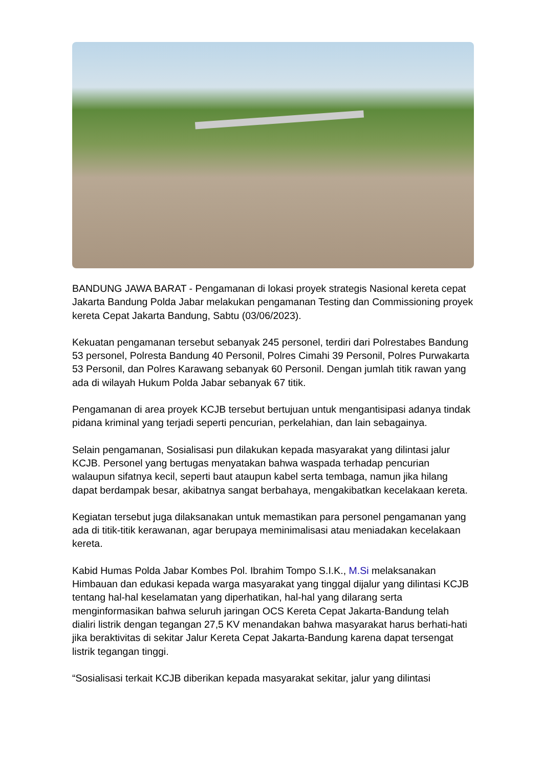BANDUNG JAWA BARAT - Pengamanan di lokasi proyek strategis Nasional kereta cepat Jakarta Bandung Polda Jabar melakukan pengamanan Testing dan Commissioning proyek kereta Cepat Jakarta Bandung, Sabtu (03/06/2023).
Kekuatan pengamanan tersebut sebanyak 245 personel, terdiri dari Polrestabes Bandung 53 personel, Polresta Bandung 40 Personil, Polres Cimahi 39 Personil, Polres Purwakarta 53 Personil, dan Polres Karawang sebanyak 60 Personil. Dengan jumlah titik rawan yang ada di wilayah Hukum Polda Jabar sebanyak 67 titik.
Pengamanan di area proyek KCJB tersebut bertujuan untuk mengantisipasi adanya tindak pidana kriminal yang terjadi seperti pencurian, perkelahian, dan lain sebagainya.
Selain pengamanan, Sosialisasi pun dilakukan kepada masyarakat yang dilintasi jalur KCJB. Personel yang bertugas menyatakan bahwa waspada terhadap pencurian walaupun sifatnya kecil, seperti baut ataupun kabel serta tembaga, namun jika hilang dapat berdampak besar, akibatnya sangat berbahaya, mengakibatkan kecelakaan kereta.
Kegiatan tersebut juga dilaksanakan untuk memastikan para personel pengamanan yang ada di titik-titik kerawanan, agar berupaya meminimalisasi atau meniadakan kecelakaan kereta.
Kabid Humas Polda Jabar Kombes Pol. Ibrahim Tompo S.I.K., M.Si melaksanakan Himbauan dan edukasi kepada warga masyarakat yang tinggal dijalur yang dilintasi KCJB tentang hal-hal keselamatan yang diperhatikan, hal-hal yang dilarang serta menginformasikan bahwa seluruh jaringan OCS Kereta Cepat Jakarta-Bandung telah dialiri listrik dengan tegangan 27,5 KV menandakan bahwa masyarakat harus berhati-hati jika beraktivitas di sekitar Jalur Kereta Cepat Jakarta-Bandung karena dapat tersengat listrik tegangan tinggi.
“Sosialisasi terkait KCJB diberikan kepada masyarakat sekitar, jalur yang dilintasi